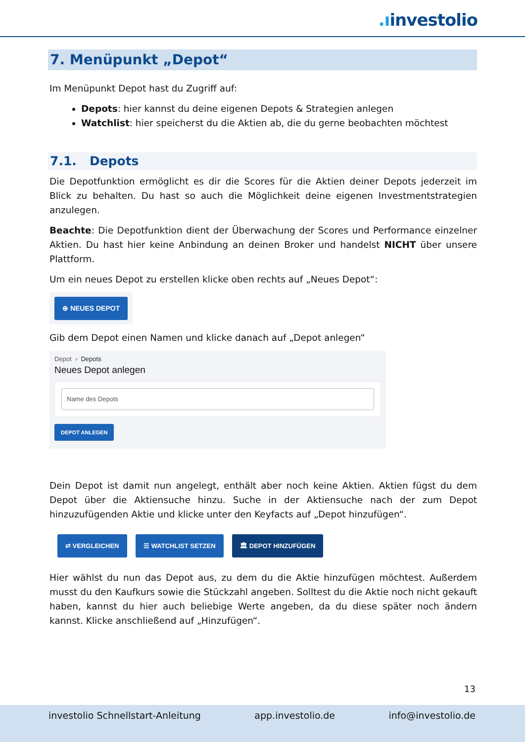.ıinvestolio
7. Menüpunkt „Depot“
Im Menüpunkt Depot hast du Zugriff auf:
Depots: hier kannst du deine eigenen Depots & Strategien anlegen
Watchlist: hier speicherst du die Aktien ab, die du gerne beobachten möchtest
7.1. Depots
Die Depotfunktion ermöglicht es dir die Scores für die Aktien deiner Depots jederzeit im Blick zu behalten. Du hast so auch die Möglichkeit deine eigenen Investmentstrategien anzulegen.
Beachte: Die Depotfunktion dient der Überwachung der Scores und Performance einzelner Aktien. Du hast hier keine Anbindung an deinen Broker und handelst NICHT über unsere Plattform.
Um ein neues Depot zu erstellen klicke oben rechts auf „Neues Depot“:
⊕ NEUES DEPOT
Gib dem Depot einen Namen und klicke danach auf „Depot anlegen“
Depot › Depots
Neues Depot anlegen
Name des Depots
DEPOT ANLEGEN
Dein Depot ist damit nun angelegt, enthält aber noch keine Aktien. Aktien fügst du dem Depot über die Aktiensuche hinzu. Suche in der Aktiensuche nach der zum Depot hinzuzufügenden Aktie und klicke unter den Keyfacts auf „Depot hinzufügen“.
⇄ VERGLEICHEN ☰ WATCHLIST SETZEN 🏛 DEPOT HINZUFÜGEN
Hier wählst du nun das Depot aus, zu dem du die Aktie hinzufügen möchtest. Außerdem musst du den Kaufkurs sowie die Stückzahl angeben. Solltest du die Aktie noch nicht gekauft haben, kannst du hier auch beliebige Werte angeben, da du diese später noch ändern kannst. Klicke anschließend auf „Hinzufügen“.
13
investolio Schnellstart-Anleitung app.investolio.de info@investolio.de